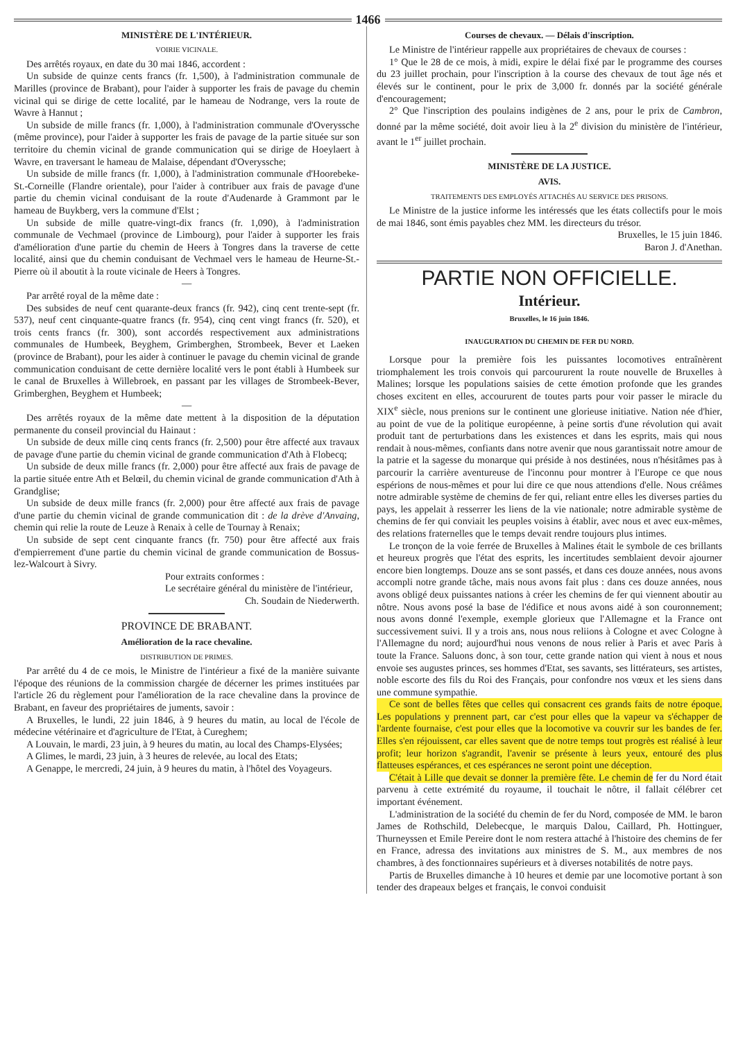1466
MINISTÈRE DE L'INTÉRIEUR.
VOIRIE VICINALE.
Des arrêtés royaux, en date du 30 mai 1846, accordent :
Un subside de quinze cents francs (fr. 1,500), à l'administration communale de Marilles (province de Brabant), pour l'aider à supporter les frais de pavage du chemin vicinal qui se dirige de cette localité, par le hameau de Nodrange, vers la route de Wavre à Hannut ;
Un subside de mille francs (fr. 1,000), à l'administration communale d'Overyssche (même province), pour l'aider à supporter les frais de pavage de la partie située sur son territoire du chemin vicinal de grande communication qui se dirige de Hoeylaert à Wavre, en traversant le hameau de Malaise, dépendant d'Overyssche;
Un subside de mille francs (fr. 1,000), à l'administration communale d'Hoorebeke-St.-Corneille (Flandre orientale), pour l'aider à contribuer aux frais de pavage d'une partie du chemin vicinal conduisant de la route d'Audenarde à Grammont par le hameau de Buykberg, vers la commune d'Elst ;
Un subside de mille quatre-vingt-dix francs (fr. 1,090), à l'administration communale de Vechmael (province de Limbourg), pour l'aider à supporter les frais d'amélioration d'une partie du chemin de Heers à Tongres dans la traverse de cette localité, ainsi que du chemin conduisant de Vechmael vers le hameau de Heurne-St.-Pierre où il aboutit à la route vicinale de Heers à Tongres.
—
Par arrêté royal de la même date :
Des subsides de neuf cent quarante-deux francs (fr. 942), cinq cent trente-sept (fr. 537), neuf cent cinquante-quatre francs (fr. 954), cinq cent vingt francs (fr. 520), et trois cents francs (fr. 300), sont accordés respectivement aux administrations communales de Humbeek, Beyghem, Grimberghen, Strombeek, Bever et Laeken (province de Brabant), pour les aider à continuer le pavage du chemin vicinal de grande communication conduisant de cette dernière localité vers le pont établi à Humbeek sur le canal de Bruxelles à Willebroek, en passant par les villages de Strombeek-Bever, Grimberghen, Beyghem et Humbeek;
—
Des arrêtés royaux de la même date mettent à la disposition de la députation permanente du conseil provincial du Hainaut :
Un subside de deux mille cinq cents francs (fr. 2,500) pour être affecté aux travaux de pavage d'une partie du chemin vicinal de grande communication d'Ath à Flobecq;
Un subside de deux mille francs (fr. 2,000) pour être affecté aux frais de pavage de la partie située entre Ath et Belœil, du chemin vicinal de grande communication d'Ath à Grandglise;
Un subside de deux mille francs (fr. 2,000) pour être affecté aux frais de pavage d'une partie du chemin vicinal de grande communication dit : de la drève d'Anvaing, chemin qui relie la route de Leuze à Renaix à celle de Tournay à Renaix;
Un subside de sept cent cinquante francs (fr. 750) pour être affecté aux frais d'empierrement d'une partie du chemin vicinal de grande communication de Bossus-lez-Walcourt à Sivry.
Pour extraits conformes :
Le secrétaire général du ministère de l'intérieur,
Ch. Soudain de Niederwerth.
PROVINCE DE BRABANT.
Amélioration de la race chevaline.
DISTRIBUTION DE PRIMES.
Par arrêté du 4 de ce mois, le Ministre de l'intérieur a fixé de la manière suivante l'époque des réunions de la commission chargée de décerner les primes instituées par l'article 26 du règlement pour l'amélioration de la race chevaline dans la province de Brabant, en faveur des propriétaires de juments, savoir :
A Bruxelles, le lundi, 22 juin 1846, à 9 heures du matin, au local de l'école de médecine vétérinaire et d'agriculture de l'Etat, à Cureghem;
A Louvain, le mardi, 23 juin, à 9 heures du matin, au local des Champs-Elysées;
A Glimes, le mardi, 23 juin, à 3 heures de relevée, au local des Etats;
A Genappe, le mercredi, 24 juin, à 9 heures du matin, à l'hôtel des Voyageurs.
Courses de chevaux. — Délais d'inscription.
Le Ministre de l'intérieur rappelle aux propriétaires de chevaux de courses :
1° Que le 28 de ce mois, à midi, expire le délai fixé par le programme des courses du 23 juillet prochain, pour l'inscription à la course des chevaux de tout âge nés et élevés sur le continent, pour le prix de 3,000 fr. donnés par la société générale d'encouragement;
2° Que l'inscription des poulains indigènes de 2 ans, pour le prix de Cambron, donné par la même société, doit avoir lieu à la 2<sup>e</sup> division du ministère de l'intérieur, avant le 1<sup>er</sup> juillet prochain.
MINISTÈRE DE LA JUSTICE.
AVIS.
TRAITEMENTS DES EMPLOYÉS ATTACHÉS AU SERVICE DES PRISONS.
Le Ministre de la justice informe les intéressés que les états collectifs pour le mois de mai 1846, sont émis payables chez MM. les directeurs du trésor.
Bruxelles, le 15 juin 1846.
Baron J. d'Anethan.
PARTIE NON OFFICIELLE.
Intérieur.
Bruxelles, le 16 juin 1846.
INAUGURATION DU CHEMIN DE FER DU NORD.
Lorsque pour la première fois les puissantes locomotives entraînèrent triomphalement les trois convois qui parcoururent la route nouvelle de Bruxelles à Malines; lorsque les populations saisies de cette émotion profonde que les grandes choses excitent en elles, accoururent de toutes parts pour voir passer le miracle du XIX<sup>e</sup> siècle, nous prenions sur le continent une glorieuse initiative. Nation née d'hier, au point de vue de la politique européenne, à peine sortis d'une révolution qui avait produit tant de perturbations dans les existences et dans les esprits, mais qui nous rendait à nous-mêmes, confiants dans notre avenir que nous garantissait notre amour de la patrie et la sagesse du monarque qui préside à nos destinées, nous n'hésitâmes pas à parcourir la carrière aventureuse de l'inconnu pour montrer à l'Europe ce que nous espérions de nous-mêmes et pour lui dire ce que nous attendions d'elle. Nous créâmes notre admirable système de chemins de fer qui, reliant entre elles les diverses parties du pays, les appelait à resserrer les liens de la vie nationale; notre admirable système de chemins de fer qui conviait les peuples voisins à établir, avec nous et avec eux-mêmes, des relations fraternelles que le temps devait rendre toujours plus intimes.
Le tronçon de la voie ferrée de Bruxelles à Malines était le symbole de ces brillants et heureux progrès que l'état des esprits, les incertitudes semblaient devoir ajourner encore bien longtemps. Douze ans se sont passés, et dans ces douze années, nous avons accompli notre grande tâche, mais nous avons fait plus : dans ces douze années, nous avons obligé deux puissantes nations à créer les chemins de fer qui viennent aboutir au nôtre. Nous avons posé la base de l'édifice et nous avons aidé à son couronnement; nous avons donné l'exemple, exemple glorieux que l'Allemagne et la France ont successivement suivi. Il y a trois ans, nous nous reliions à Cologne et avec Cologne à l'Allemagne du nord; aujourd'hui nous venons de nous relier à Paris et avec Paris à toute la France. Saluons donc, à son tour, cette grande nation qui vient à nous et nous envoie ses augustes princes, ses hommes d'Etat, ses savants, ses littérateurs, ses artistes, noble escorte des fils du Roi des Français, pour confondre nos vœux et les siens dans une commune sympathie.
Ce sont de belles fêtes que celles qui consacrent ces grands faits de notre époque. Les populations y prennent part, car c'est pour elles que la vapeur va s'échapper de l'ardente fournaise, c'est pour elles que la locomotive va couvrir sur les bandes de fer. Elles s'en réjouissent, car elles savent que de notre temps tout progrès est réalisé à leur profit; leur horizon s'agrandit, l'avenir se présente à leurs yeux, entouré des plus flatteuses espérances, et ces espérances ne seront point une déception.
C'était à Lille que devait se donner la première fête. Le chemin de fer du Nord était parvenu à cette extrémité du royaume, il touchait le nôtre, il fallait célébrer cet important événement.
L'administration de la société du chemin de fer du Nord, composée de MM. le baron James de Rothschild, Delebecque, le marquis Dalou, Caillard, Ph. Hottinguer, Thurneyssen et Emile Pereire dont le nom restera attaché à l'histoire des chemins de fer en France, adressa des invitations aux ministres de S. M., aux membres de nos chambres, à des fonctionnaires supérieurs et à diverses notabilités de notre pays.
Partis de Bruxelles dimanche à 10 heures et demie par une locomotive portant à son tender des drapeaux belges et français, le convoi conduisit